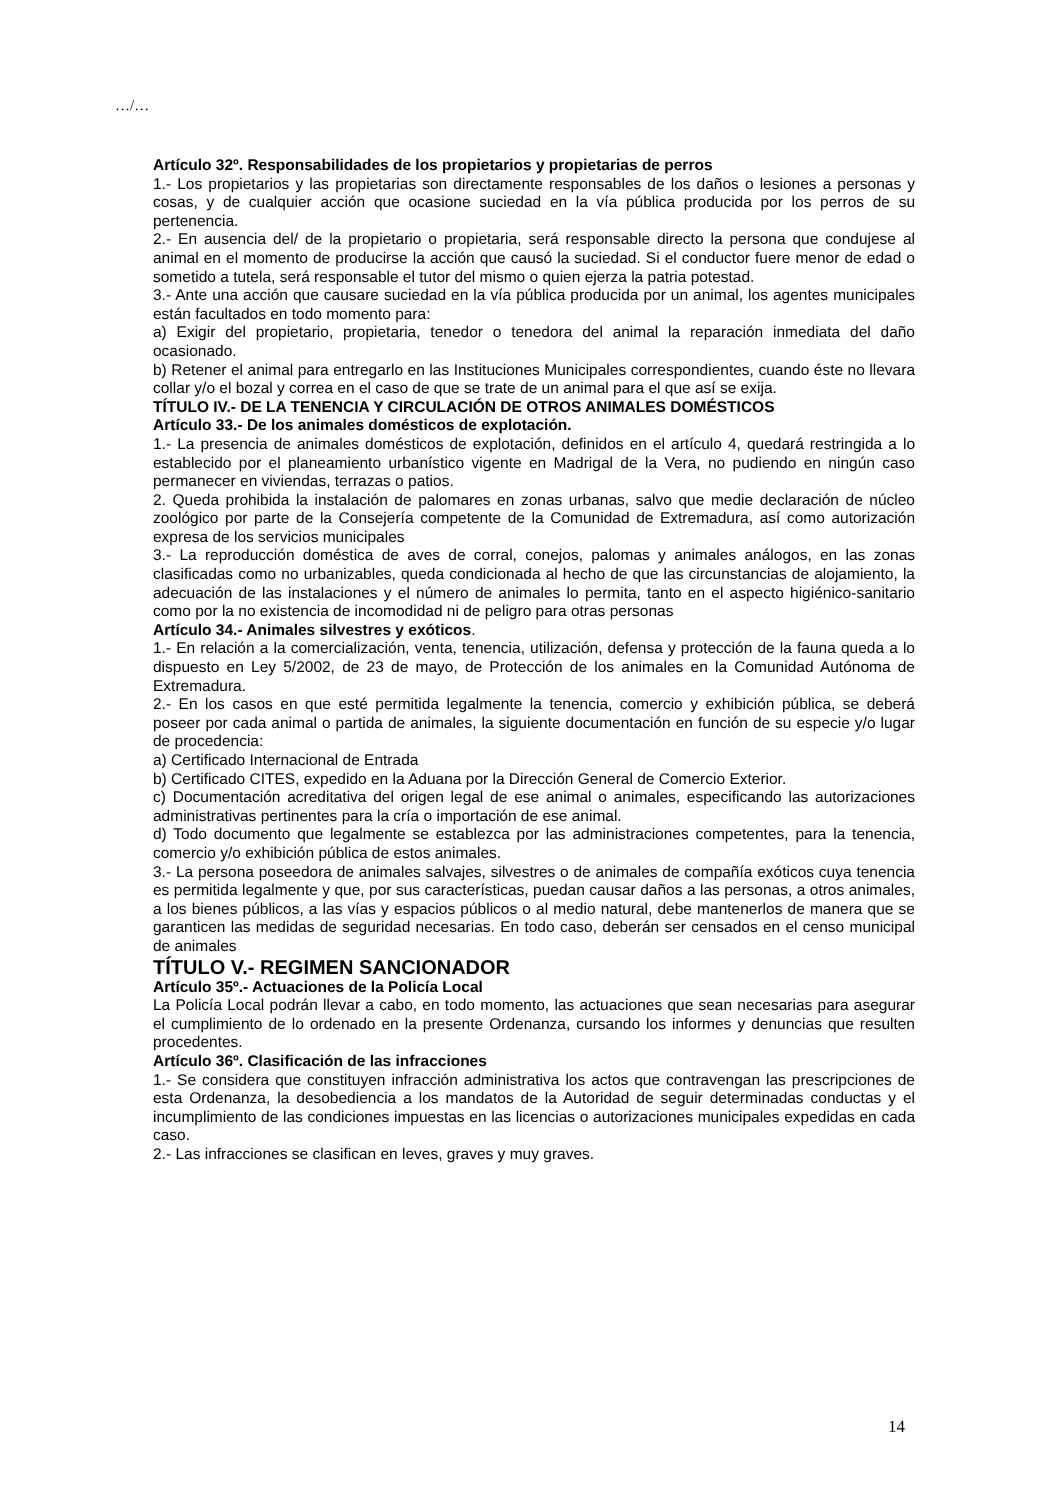…/…
Artículo 32º. Responsabilidades de los propietarios y propietarias de perros
1.- Los propietarios y las propietarias son directamente responsables de los daños o lesiones a personas y cosas, y de cualquier acción que ocasione suciedad en la vía pública producida por los perros de su pertenencia.
2.- En ausencia del/ de la propietario o propietaria, será responsable directo la persona que condujese al animal en el momento de producirse la acción que causó la suciedad. Si el conductor fuere menor de edad o sometido a tutela, será responsable el tutor del mismo o quien ejerza la patria potestad.
3.- Ante una acción que causare suciedad en la vía pública producida por un animal, los agentes municipales están facultados en todo momento para:
a) Exigir del propietario, propietaria, tenedor o tenedora del animal la reparación inmediata del daño ocasionado.
b) Retener el animal para entregarlo en las Instituciones Municipales correspondientes, cuando éste no llevara collar y/o el bozal y correa en el caso de que se trate de un animal para el que así se exija.
TÍTULO IV.- DE LA TENENCIA Y CIRCULACIÓN DE OTROS ANIMALES DOMÉSTICOS
Artículo 33.- De los animales domésticos de explotación.
1.- La presencia de animales domésticos de explotación, definidos en el artículo 4, quedará restringida a lo establecido por el planeamiento urbanístico vigente en Madrigal de la Vera, no pudiendo en ningún caso permanecer en viviendas, terrazas o patios.
2. Queda prohibida la instalación de palomares en zonas urbanas, salvo que medie declaración de núcleo zoológico por parte de la Consejería competente de la Comunidad de Extremadura, así como autorización expresa de los servicios municipales
3.- La reproducción doméstica de aves de corral, conejos, palomas y animales análogos, en las zonas clasificadas como no urbanizables, queda condicionada al hecho de que las circunstancias de alojamiento, la adecuación de las instalaciones y el número de animales lo permita, tanto en el aspecto higiénico-sanitario como por la no existencia de incomodidad ni de peligro para otras personas
Artículo 34.- Animales silvestres y exóticos.
1.- En relación a la comercialización, venta, tenencia, utilización, defensa y protección de la fauna queda a lo dispuesto en Ley 5/2002, de 23 de mayo, de Protección de los animales en la Comunidad Autónoma de Extremadura.
2.- En los casos en que esté permitida legalmente la tenencia, comercio y exhibición pública, se deberá poseer por cada animal o partida de animales, la siguiente documentación en función de su especie y/o lugar de procedencia:
a) Certificado Internacional de Entrada
b) Certificado CITES, expedido en la Aduana por la Dirección General de Comercio Exterior.
c) Documentación acreditativa del origen legal de ese animal o animales, especificando las autorizaciones administrativas pertinentes para la cría o importación de ese animal.
d) Todo documento que legalmente se establezca por las administraciones competentes, para la tenencia, comercio y/o exhibición pública de estos animales.
3.- La persona poseedora de animales salvajes, silvestres o de animales de compañía exóticos cuya tenencia es permitida legalmente y que, por sus características, puedan causar daños a las personas, a otros animales, a los bienes públicos, a las vías y espacios públicos o al medio natural, debe mantenerlos de manera que se garanticen las medidas de seguridad necesarias. En todo caso, deberán ser censados en el censo municipal de animales
TÍTULO V.- REGIMEN SANCIONADOR
Artículo 35º.- Actuaciones de la Policía Local
La Policía Local podrán llevar a cabo, en todo momento, las actuaciones que sean necesarias para asegurar el cumplimiento de lo ordenado en la presente Ordenanza, cursando los informes y denuncias que resulten procedentes.
Artículo 36º. Clasificación de las infracciones
1.- Se considera que constituyen infracción administrativa los actos que contravengan las prescripciones de esta Ordenanza, la desobediencia a los mandatos de la Autoridad de seguir determinadas conductas y el incumplimiento de las condiciones impuestas en las licencias o autorizaciones municipales expedidas en cada caso.
2.- Las infracciones se clasifican en leves, graves y muy graves.
14